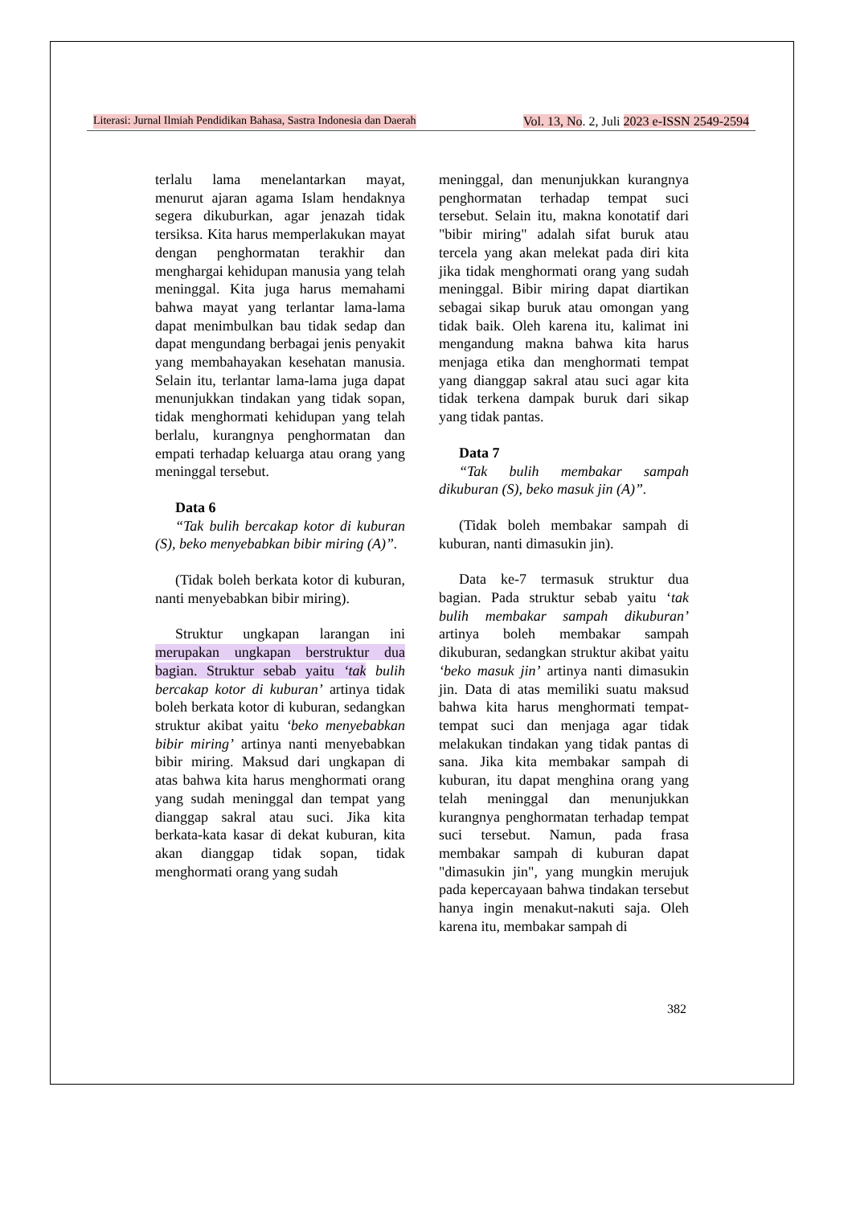Literasi: Jurnal Ilmiah Pendidikan Bahasa, Sastra Indonesia dan Daerah Vol. 13, No. 2, Juli 2023 e-ISSN 2549-2594
terlalu lama menelantarkan mayat, menurut ajaran agama Islam hendaknya segera dikuburkan, agar jenazah tidak tersiksa. Kita harus memperlakukan mayat dengan penghormatan terakhir dan menghargai kehidupan manusia yang telah meninggal. Kita juga harus memahami bahwa mayat yang terlantar lama-lama dapat menimbulkan bau tidak sedap dan dapat mengundang berbagai jenis penyakit yang membahayakan kesehatan manusia. Selain itu, terlantar lama-lama juga dapat menunjukkan tindakan yang tidak sopan, tidak menghormati kehidupan yang telah berlalu, kurangnya penghormatan dan empati terhadap keluarga atau orang yang meninggal tersebut.
Data 6
“Tak bulih bercakap kotor di kuburan (S), beko menyebabkan bibir miring (A)”.
(Tidak boleh berkata kotor di kuburan, nanti menyebabkan bibir miring).
Struktur ungkapan larangan ini merupakan ungkapan berstruktur dua bagian. Struktur sebab yaitu ‘tak bulih bercakap kotor di kuburan’ artinya tidak boleh berkata kotor di kuburan, sedangkan struktur akibat yaitu ‘beko menyebabkan bibir miring’ artinya nanti menyebabkan bibir miring. Maksud dari ungkapan di atas bahwa kita harus menghormati orang yang sudah meninggal dan tempat yang dianggap sakral atau suci. Jika kita berkata-kata kasar di dekat kuburan, kita akan dianggap tidak sopan, tidak menghormati orang yang sudah
meninggal, dan menunjukkan kurangnya penghormatan terhadap tempat suci tersebut. Selain itu, makna konotatif dari "bibir miring" adalah sifat buruk atau tercela yang akan melekat pada diri kita jika tidak menghormati orang yang sudah meninggal. Bibir miring dapat diartikan sebagai sikap buruk atau omongan yang tidak baik. Oleh karena itu, kalimat ini mengandung makna bahwa kita harus menjaga etika dan menghormati tempat yang dianggap sakral atau suci agar kita tidak terkena dampak buruk dari sikap yang tidak pantas.
Data 7
“Tak bulih membakar sampah dikuburan (S), beko masuk jin (A)”.
(Tidak boleh membakar sampah di kuburan, nanti dimasukin jin).
Data ke-7 termasuk struktur dua bagian. Pada struktur sebab yaitu ‘tak bulih membakar sampah dikuburan’ artinya boleh membakar sampah dikuburan, sedangkan struktur akibat yaitu ‘beko masuk jin’ artinya nanti dimasukin jin. Data di atas memiliki suatu maksud bahwa kita harus menghormati tempat-tempat suci dan menjaga agar tidak melakukan tindakan yang tidak pantas di sana. Jika kita membakar sampah di kuburan, itu dapat menghina orang yang telah meninggal dan menunjukkan kurangnya penghormatan terhadap tempat suci tersebut. Namun, pada frasa membakar sampah di kuburan dapat "dimasukin jin", yang mungkin merujuk pada kepercayaan bahwa tindakan tersebut hanya ingin menakut-nakuti saja. Oleh karena itu, membakar sampah di
382